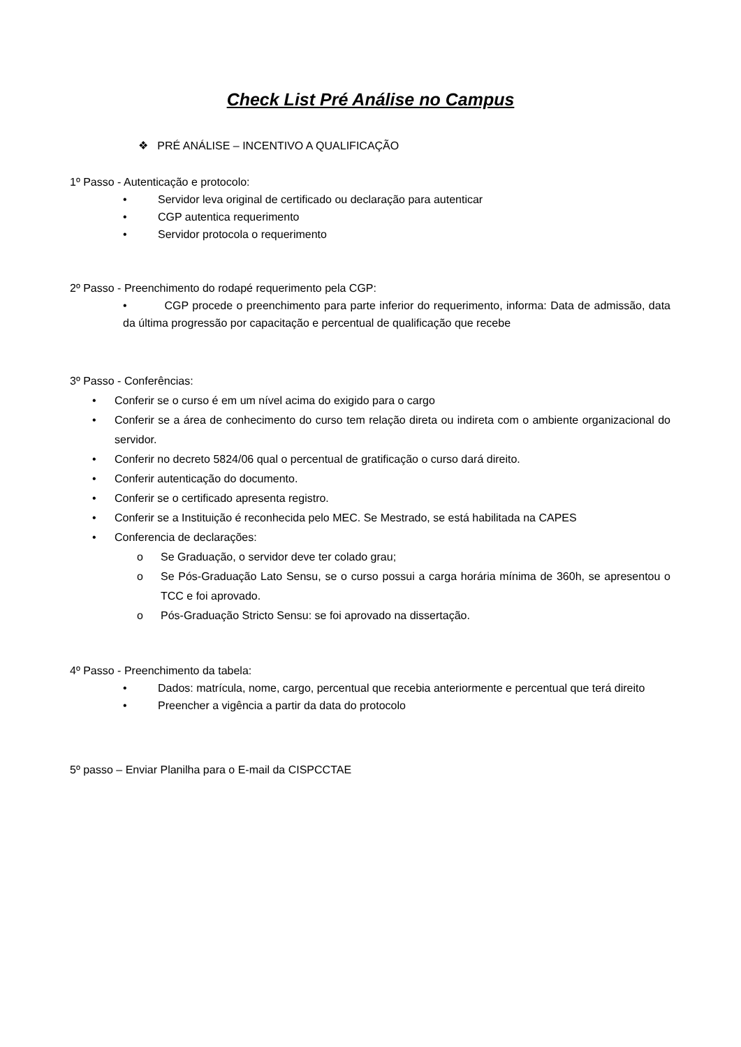Check List Pré Análise no Campus
❖ PRÉ ANÁLISE – INCENTIVO A QUALIFICAÇÃO
1º Passo - Autenticação e protocolo:
• Servidor leva original de certificado ou declaração para autenticar
• CGP autentica requerimento
• Servidor protocola o requerimento
2º Passo - Preenchimento do rodapé requerimento pela CGP:
• CGP procede o preenchimento para parte inferior do requerimento, informa: Data de admissão, data da última progressão por capacitação e percentual de qualificação que recebe
3º Passo - Conferências:
• Conferir se o curso é em um nível acima do exigido para o cargo
• Conferir se a área de conhecimento do curso tem relação direta ou indireta com o ambiente organizacional do servidor.
• Conferir no decreto 5824/06 qual o percentual de gratificação o curso dará direito.
• Conferir autenticação do documento.
• Conferir se o certificado apresenta registro.
• Conferir se a Instituição é reconhecida pelo MEC. Se Mestrado, se está habilitada na CAPES
• Conferencia de declarações:
o Se Graduação, o servidor deve ter colado grau;
o Se Pós-Graduação Lato Sensu, se o curso possui a carga horária mínima de 360h, se apresentou o TCC e foi aprovado.
o Pós-Graduação Stricto Sensu: se foi aprovado na dissertação.
4º Passo - Preenchimento da tabela:
• Dados: matrícula, nome, cargo, percentual que recebia anteriormente e percentual que terá direito
• Preencher a vigência a partir da data do protocolo
5º passo – Enviar Planilha para o E-mail da CISPCCTAE